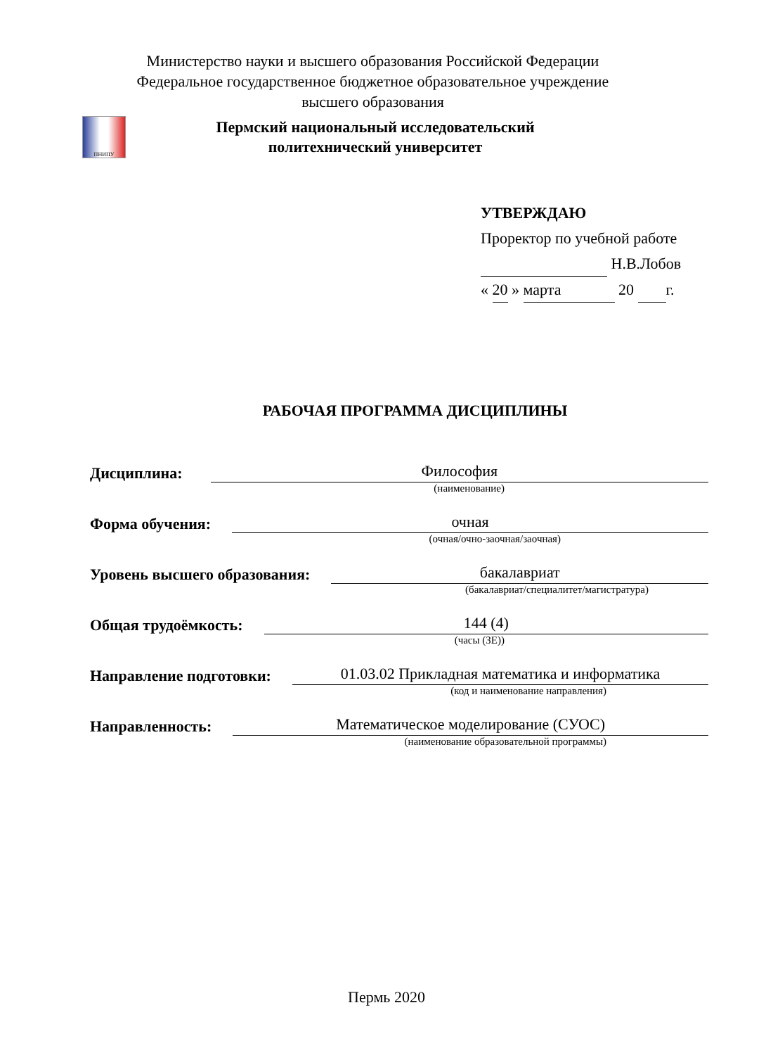Министерство науки и высшего образования Российской Федерации
Федеральное государственное бюджетное образовательное учреждение
высшего образования
ПНИПУ
Пермский национальный исследовательский
политехнический университет
УТВЕРЖДАЮ
Проректор по учебной работе
Н.В.Лобов
« 20 » марта 20 г.
РАБОЧАЯ ПРОГРАММА ДИСЦИПЛИНЫ
Дисциплина: Философия
(наименование)
Форма обучения: очная
(очная/очно-заочная/заочная)
Уровень высшего образования: бакалавриат
(бакалавриат/специалитет/магистратура)
Общая трудоёмкость: 144 (4)
(часы (ЗЕ))
Направление подготовки: 01.03.02 Прикладная математика и информатика
(код и наименование направления)
Направленность: Математическое моделирование (СУОС)
(наименование образовательной программы)
Пермь 2020